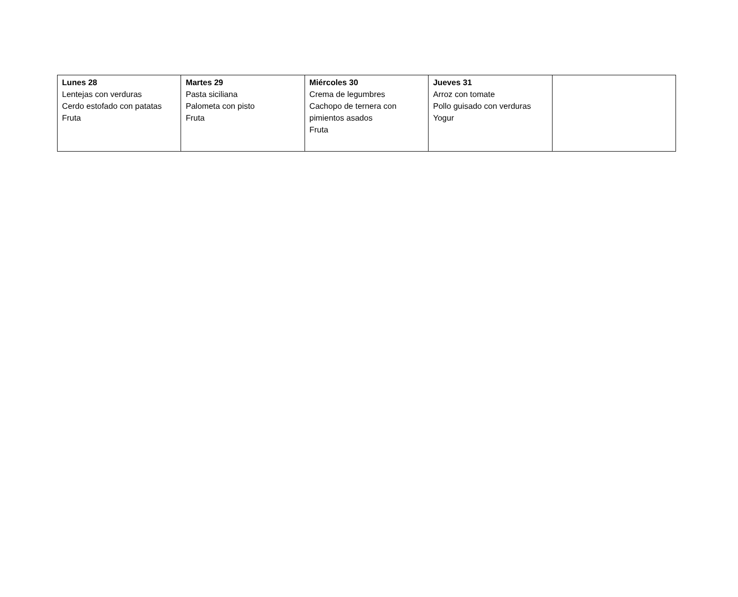| Lunes 28 Lentejas con verduras Cerdo estofado con patatas Fruta | Martes 29 Pasta siciliana Palometa con pisto Fruta | Miércoles 30 Crema de legumbres Cachopo de ternera con pimientos asados Fruta | Jueves 31 Arroz con tomate Pollo guisado con verduras Yogur | |